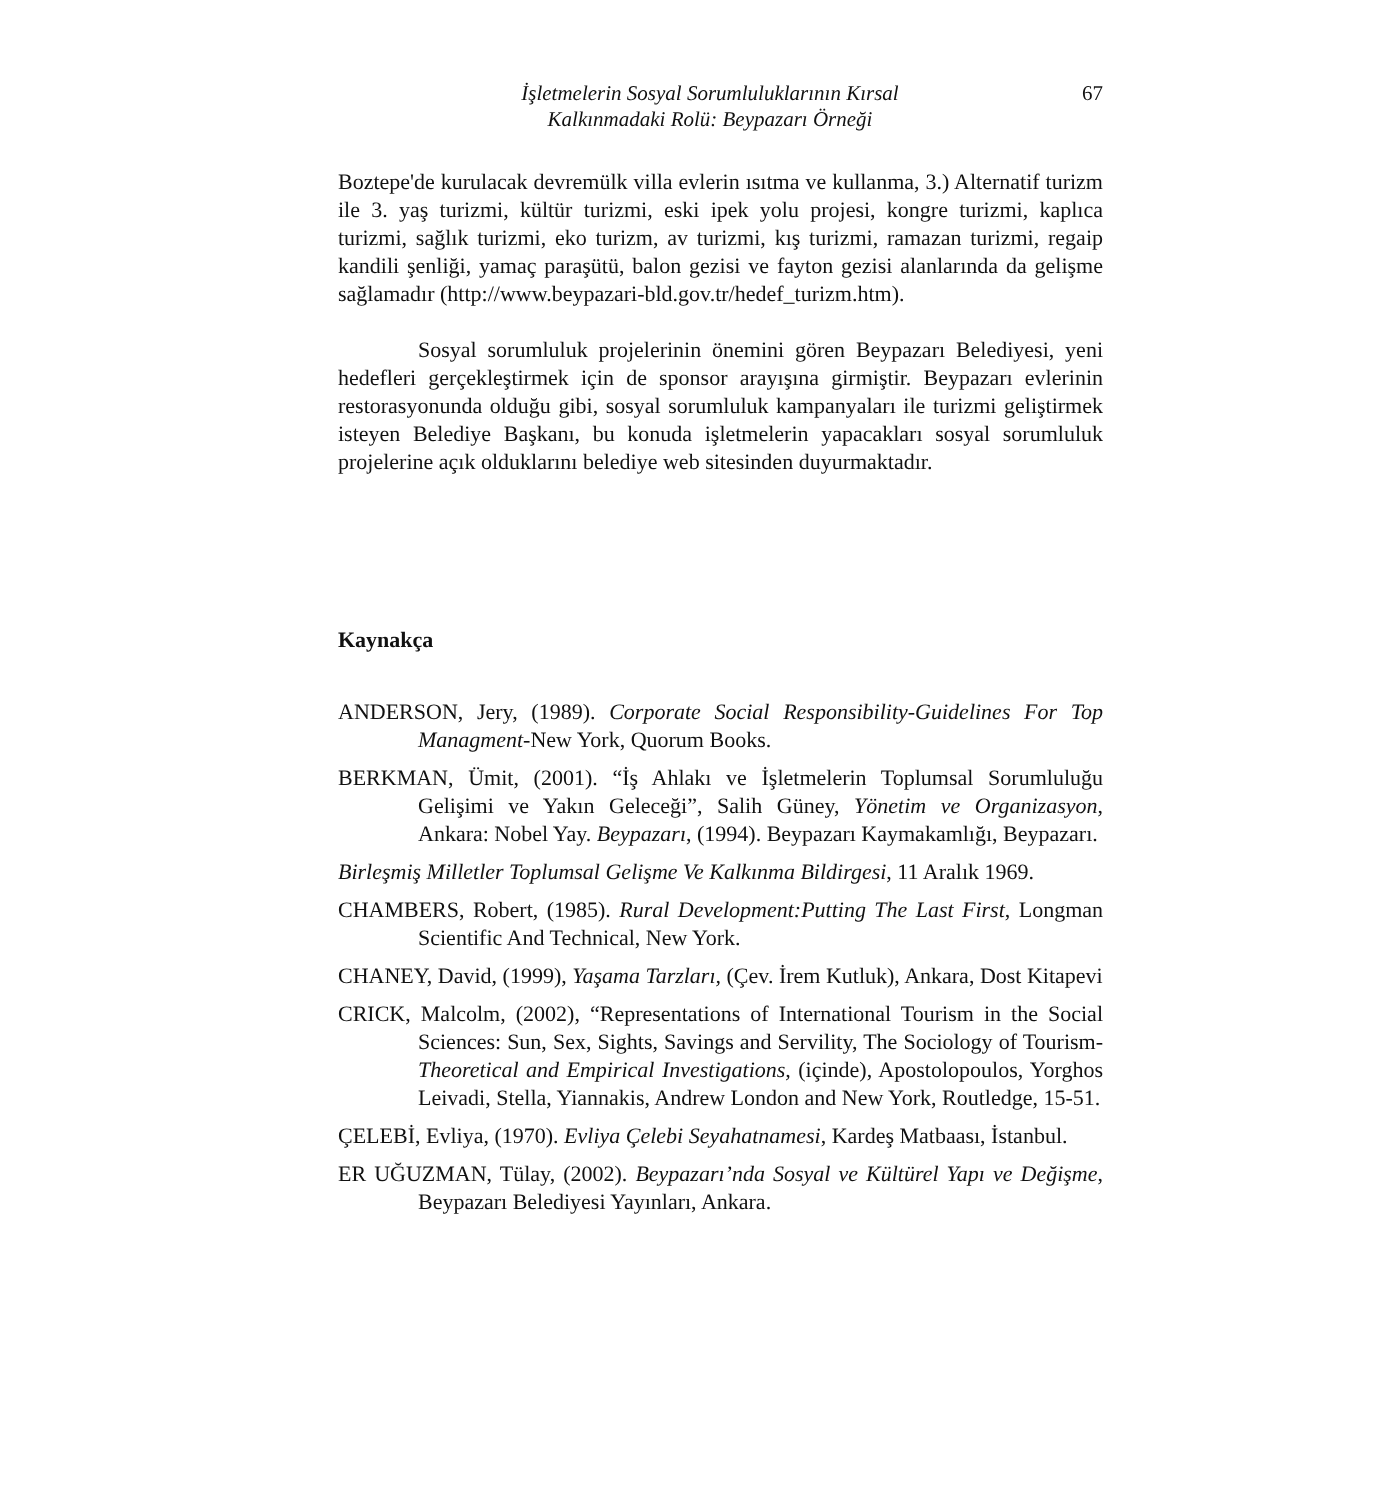İşletmelerin Sosyal Sorumluluklarının Kırsal
Kalkınmadaki Rolü: Beypazarı Örneği
67
Boztepe'de kurulacak devremülk villa evlerin ısıtma ve kullanma, 3.) Alternatif turizm ile 3. yaş turizmi, kültür turizmi, eski ipek yolu projesi, kongre turizmi, kaplıca turizmi, sağlık turizmi, eko turizm, av turizmi, kış turizmi, ramazan turizmi, regaip kandili şenliği, yamaç paraşütü, balon gezisi ve fayton gezisi alanlarında da gelişme sağlamadır (http://www.beypazari-bld.gov.tr/hedef_turizm.htm).
Sosyal sorumluluk projelerinin önemini gören Beypazarı Belediyesi, yeni hedefleri gerçekleştirmek için de sponsor arayışına girmiştir. Beypazarı evlerinin restorasyonunda olduğu gibi, sosyal sorumluluk kampanyaları ile turizmi geliştirmek isteyen Belediye Başkanı, bu konuda işletmelerin yapacakları sosyal sorumluluk projelerine açık olduklarını belediye web sitesinden duyurmaktadır.
Kaynakça
ANDERSON, Jery, (1989). Corporate Social Responsibility-Guidelines For Top Managment-New York, Quorum Books.
BERKMAN, Ümit, (2001). “İş Ahlakı ve İşletmelerin Toplumsal Sorumluluğu Gelişimi ve Yakın Geleceği”, Salih Güney, Yönetim ve Organizasyon, Ankara: Nobel Yay. Beypazarı, (1994). Beypazarı Kaymakamlığı, Beypazarı.
Birleşmiş Milletler Toplumsal Gelişme Ve Kalkınma Bildirgesi, 11 Aralık 1969.
CHAMBERS, Robert, (1985). Rural Development:Putting The Last First, Longman Scientific And Technical, New York.
CHANEY, David, (1999), Yaşama Tarzları, (Çev. İrem Kutluk), Ankara, Dost Kitapevi
CRICK, Malcolm, (2002), “Representations of International Tourism in the Social Sciences: Sun, Sex, Sights, Savings and Servility, The Sociology of Tourism- Theoretical and Empirical Investigations, (içinde), Apostolopoulos, Yorghos Leivadi, Stella, Yiannakis, Andrew London and New York, Routledge, 15-51.
ÇELEBİ, Evliya, (1970). Evliya Çelebi Seyahatnamesi, Kardeş Matbaası, İstanbul.
ER UĞUZMAN, Tülay, (2002). Beypazarı’nda Sosyal ve Kültürel Yapı ve Değişme, Beypazarı Belediyesi Yayınları, Ankara.